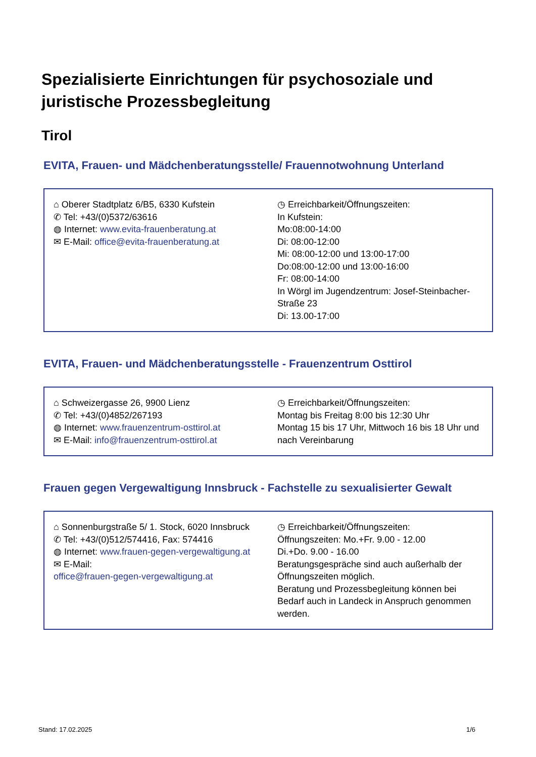Spezialisierte Einrichtungen für psychosoziale und juristische Prozessbegleitung
Tirol
EVITA, Frauen- und Mädchenberatungsstelle/ Frauennotwohnung Unterland
| ⌂ Oberer Stadtplatz 6/B5, 6330 Kufstein ✆ Tel: +43/(0)5372/63616 ◍ Internet: www.evita-frauenberatung.at ✉ E-Mail: office@evita-frauenberatung.at | ◷ Erreichbarkeit/Öffnungszeiten: In Kufstein: Mo:08:00-14:00 Di: 08:00-12:00 Mi: 08:00-12:00 und 13:00-17:00 Do:08:00-12:00 und 13:00-16:00 Fr: 08:00-14:00 In Wörgl im Jugendzentrum: Josef-Steinbacher-Straße 23 Di: 13.00-17:00 |
EVITA, Frauen- und Mädchenberatungsstelle - Frauenzentrum Osttirol
| ⌂ Schweizergasse 26, 9900 Lienz ✆ Tel: +43/(0)4852/267193 ◍ Internet: www.frauenzentrum-osttirol.at ✉ E-Mail: info@frauenzentrum-osttirol.at | ◷ Erreichbarkeit/Öffnungszeiten: Montag bis Freitag 8:00 bis 12:30 Uhr Montag 15 bis 17 Uhr, Mittwoch 16 bis 18 Uhr und nach Vereinbarung |
Frauen gegen Vergewaltigung Innsbruck - Fachstelle zu sexualisierter Gewalt
| ⌂ Sonnenburgstraße 5/ 1. Stock, 6020 Innsbruck ✆ Tel: +43/(0)512/574416, Fax: 574416 ◍ Internet: www.frauen-gegen-vergewaltigung.at ✉ E-Mail: office@frauen-gegen-vergewaltigung.at | ◷ Erreichbarkeit/Öffnungszeiten: Öffnungszeiten: Mo.+Fr. 9.00 - 12.00 Di.+Do. 9.00 - 16.00 Beratungsgespräche sind auch außerhalb der Öffnungszeiten möglich. Beratung und Prozessbegleitung können bei Bedarf auch in Landeck in Anspruch genommen werden. |
Stand: 17.02.2025 1/6